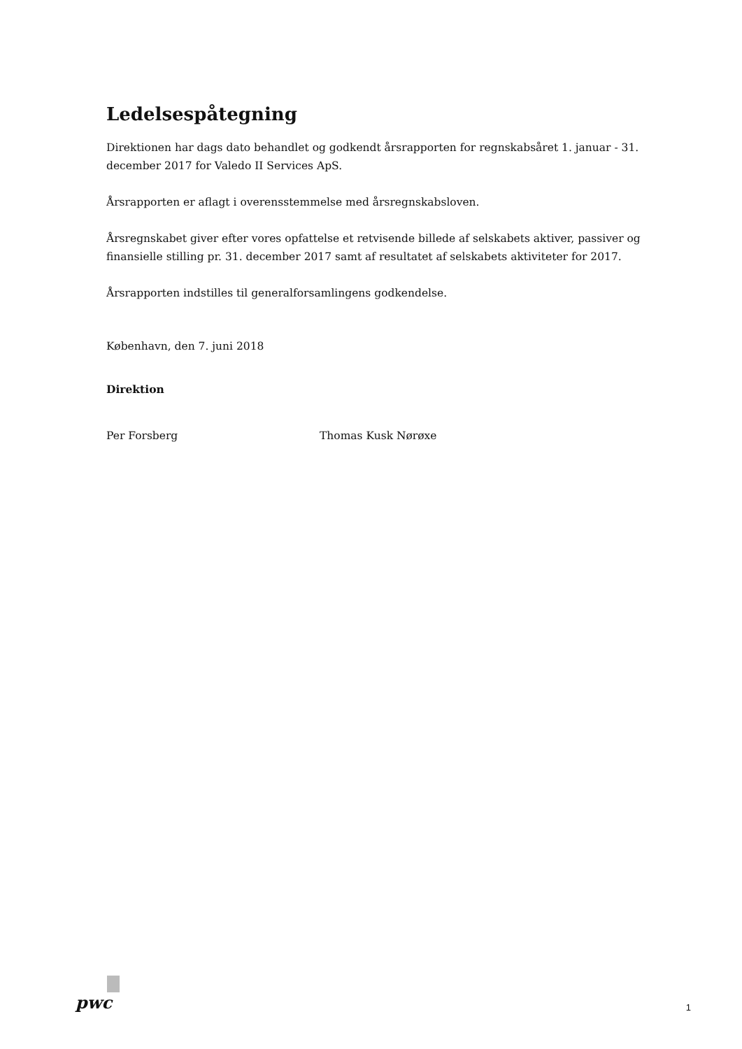Ledelsespåtegning
Direktionen har dags dato behandlet og godkendt årsrapporten for regnskabsåret 1. januar - 31. december 2017 for Valedo II Services ApS.
Årsrapporten er aflagt i overensstemmelse med årsregnskabsloven.
Årsregnskabet giver efter vores opfattelse et retvisende billede af selskabets aktiver, passiver og finansielle stilling pr. 31. december 2017 samt af resultatet af selskabets aktiviteter for 2017.
Årsrapporten indstilles til generalforsamlingens godkendelse.
København, den 7. juni 2018
Direktion
Per Forsberg Thomas Kusk Nørøxe
pwc
1